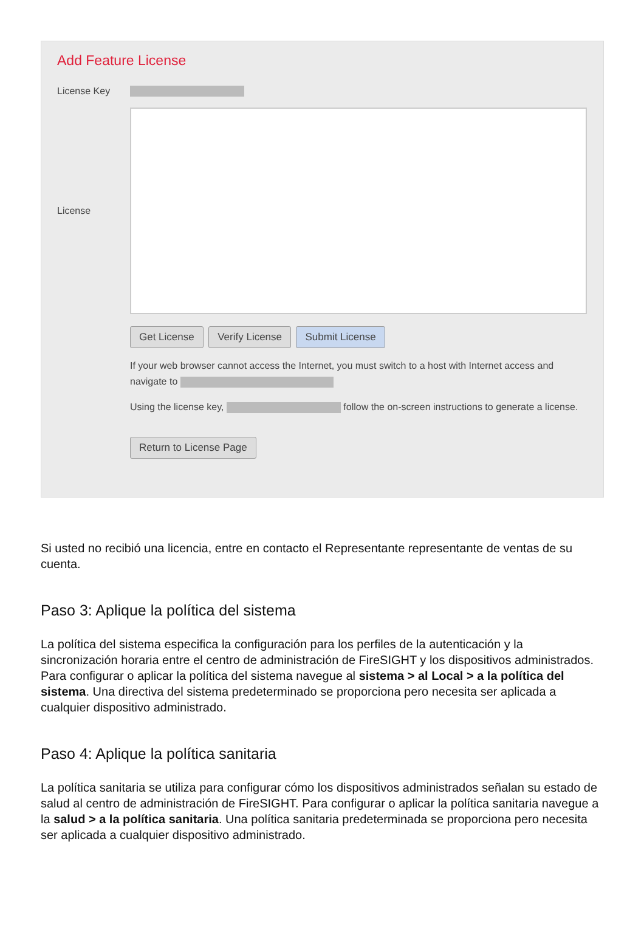Add Feature License
License Key
License
Get License Verify License Submit License
If your web browser cannot access the Internet, you must switch to a host with Internet access and navigate to
Using the license key, follow the on-screen instructions to generate a license.
Return to License Page
Si usted no recibió una licencia, entre en contacto el Representante representante de ventas de su cuenta.
Paso 3: Aplique la política del sistema
La política del sistema especifica la configuración para los perfiles de la autenticación y la sincronización horaria entre el centro de administración de FireSIGHT y los dispositivos administrados. Para configurar o aplicar la política del sistema navegue al sistema > al Local > a la política del sistema. Una directiva del sistema predeterminado se proporciona pero necesita ser aplicada a cualquier dispositivo administrado.
Paso 4: Aplique la política sanitaria
La política sanitaria se utiliza para configurar cómo los dispositivos administrados señalan su estado de salud al centro de administración de FireSIGHT. Para configurar o aplicar la política sanitaria navegue a la salud > a la política sanitaria. Una política sanitaria predeterminada se proporciona pero necesita ser aplicada a cualquier dispositivo administrado.